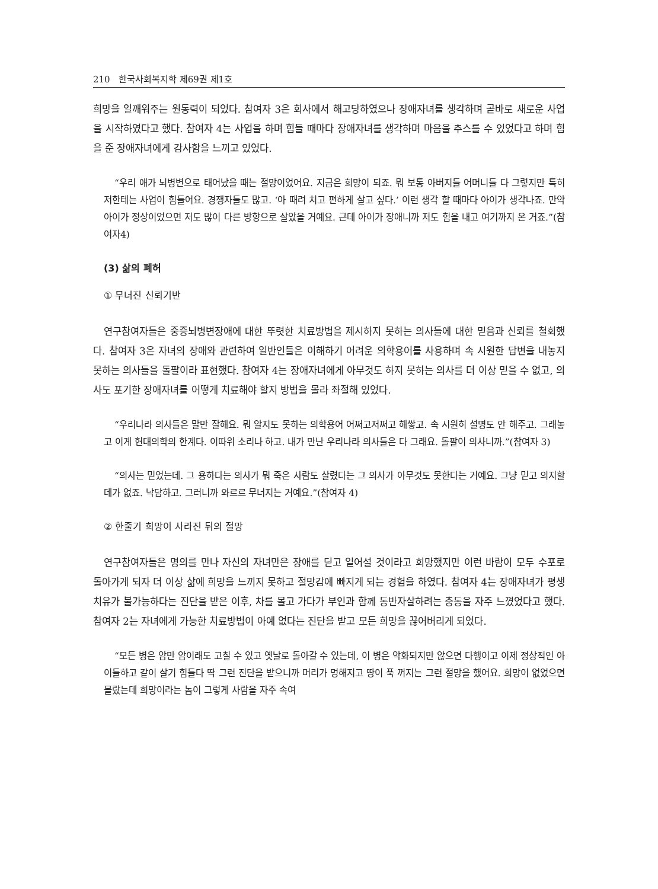210 한국사회복지학 제69권 제1호
희망을 일깨워주는 원동력이 되었다. 참여자 3은 회사에서 해고당하였으나 장애자녀를 생각하며 곧바로 새로운 사업을 시작하였다고 했다. 참여자 4는 사업을 하며 힘들 때마다 장애자녀를 생각하며 마음을 추스를 수 있었다고 하며 힘을 준 장애자녀에게 감사함을 느끼고 있었다.
“우리 애가 뇌병변으로 태어났을 때는 절망이었어요. 지금은 희망이 되죠. 뭐 보통 아버지들 어머니들 다 그렇지만 특히 저한테는 사업이 힘들어요. 경쟁자들도 많고. ‘아 때려 치고 편하게 살고 싶다.’ 이런 생각 할 때마다 아이가 생각나죠. 만약 아이가 정상이었으면 저도 많이 다른 방향으로 살았을 거예요. 근데 아이가 장애니까 저도 힘을 내고 여기까지 온 거죠.”(참여자4)
(3) 삶의 폐허
① 무너진 신뢰기반
연구참여자들은 중증뇌병변장애에 대한 뚜렷한 치료방법을 제시하지 못하는 의사들에 대한 믿음과 신뢰를 철회했다. 참여자 3은 자녀의 장애와 관련하여 일반인들은 이해하기 어려운 의학용어를 사용하며 속 시원한 답변을 내놓지 못하는 의사들을 돌팔이라 표현했다. 참여자 4는 장애자녀에게 아무것도 하지 못하는 의사를 더 이상 믿을 수 없고, 의사도 포기한 장애자녀를 어떻게 치료해야 할지 방법을 몰라 좌절해 있었다.
“우리나라 의사들은 말만 잘해요. 뭐 알지도 못하는 의학용어 어쩌고저쩌고 해쌓고. 속 시원히 설명도 안 해주고. 그래놓고 이게 현대의학의 한계다. 이따위 소리나 하고. 내가 만난 우리나라 의사들은 다 그래요. 돌팔이 의사니까.”(참여자 3)
“의사는 믿었는데. 그 용하다는 의사가 뭐 죽은 사람도 살렸다는 그 의사가 아무것도 못한다는 거예요. 그냥 믿고 의지할 데가 없죠. 낙담하고. 그러니까 와르르 무너지는 거예요.”(참여자 4)
② 한줄기 희망이 사라진 뒤의 절망
연구참여자들은 명의를 만나 자신의 자녀만은 장애를 딛고 일어설 것이라고 희망했지만 이런 바람이 모두 수포로 돌아가게 되자 더 이상 삶에 희망을 느끼지 못하고 절망감에 빠지게 되는 경험을 하였다. 참여자 4는 장애자녀가 평생 치유가 불가능하다는 진단을 받은 이후, 차를 몰고 가다가 부인과 함께 동반자살하려는 충동을 자주 느꼈었다고 했다. 참여자 2는 자녀에게 가능한 치료방법이 아예 없다는 진단을 받고 모든 희망을 끊어버리게 되었다.
“모든 병은 암만 암이래도 고칠 수 있고 옛날로 돌아갈 수 있는데, 이 병은 악화되지만 않으면 다행이고 이제 정상적인 아이들하고 같이 살기 힘들다 딱 그런 진단을 받으니까 머리가 멍해지고 땅이 푹 꺼지는 그런 절망을 했어요. 희망이 없었으면 몰랐는데 희망이라는 놈이 그렇게 사람을 자주 속여